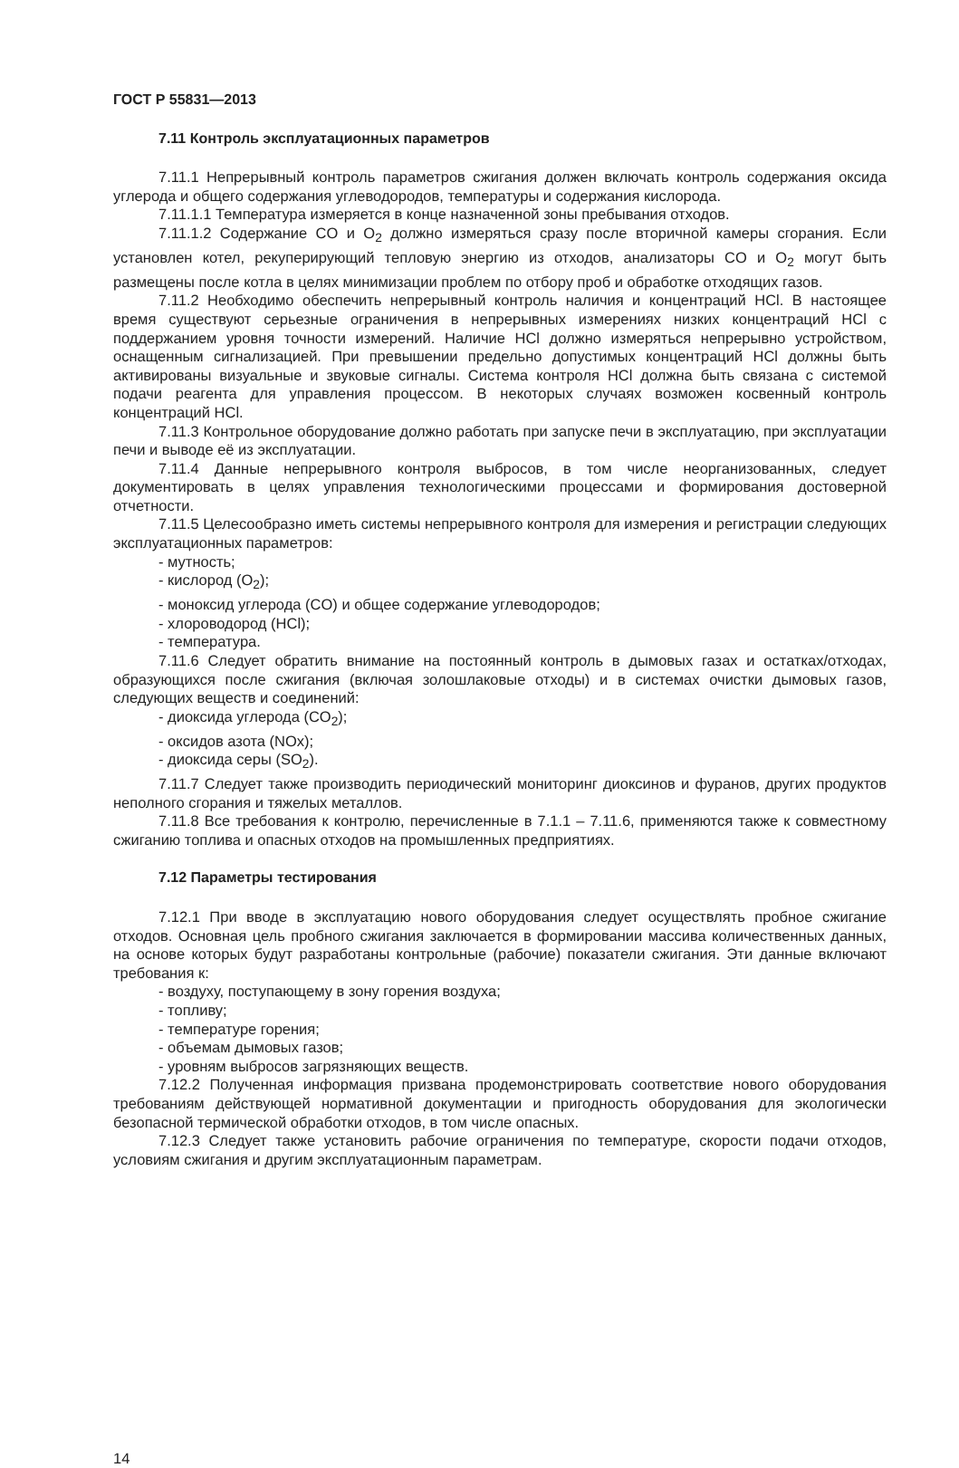ГОСТ Р 55831—2013
7.11 Контроль эксплуатационных параметров
7.11.1 Непрерывный контроль параметров сжигания должен включать контроль содержания оксида углерода и общего содержания углеводородов, температуры и содержания кислорода.
7.11.1.1 Температура измеряется в конце назначенной зоны пребывания отходов.
7.11.1.2 Содержание CO и O<sub>2</sub> должно измеряться сразу после вторичной камеры сгорания. Если установлен котел, рекуперирующий тепловую энергию из отходов, анализаторы CO и O<sub>2</sub> могут быть размещены после котла в целях минимизации проблем по отбору проб и обработке отходящих газов.
7.11.2 Необходимо обеспечить непрерывный контроль наличия и концентраций HCl. В настоящее время существуют серьезные ограничения в непрерывных измерениях низких концентраций HCl с поддержанием уровня точности измерений. Наличие HCl должно измеряться непрерывно устройством, оснащенным сигнализацией. При превышении предельно допустимых концентраций HCl должны быть активированы визуальные и звуковые сигналы. Система контроля HCl должна быть связана с системой подачи реагента для управления процессом. В некоторых случаях возможен косвенный контроль концентраций HCl.
7.11.3 Контрольное оборудование должно работать при запуске печи в эксплуатацию, при эксплуатации печи и выводе её из эксплуатации.
7.11.4 Данные непрерывного контроля выбросов, в том числе неорганизованных, следует документировать в целях управления технологическими процессами и формирования достоверной отчетности.
7.11.5 Целесообразно иметь системы непрерывного контроля для измерения и регистрации следующих эксплуатационных параметров:
- мутность;
- кислород (O<sub>2</sub>);
- моноксид углерода (CO) и общее содержание углеводородов;
- хлороводород (HCl);
- температура.
7.11.6 Следует обратить внимание на постоянный контроль в дымовых газах и остатках/отходах, образующихся после сжигания (включая золошлаковые отходы) и в системах очистки дымовых газов, следующих веществ и соединений:
- диоксида углерода (CO<sub>2</sub>);
- оксидов азота (NOx);
- диоксида серы (SO<sub>2</sub>).
7.11.7 Следует также производить периодический мониторинг диоксинов и фуранов, других продуктов неполного сгорания и тяжелых металлов.
7.11.8 Все требования к контролю, перечисленные в 7.1.1 – 7.11.6, применяются также к совместному сжиганию топлива и опасных отходов на промышленных предприятиях.
7.12 Параметры тестирования
7.12.1 При вводе в эксплуатацию нового оборудования следует осуществлять пробное сжигание отходов. Основная цель пробного сжигания заключается в формировании массива количественных данных, на основе которых будут разработаны контрольные (рабочие) показатели сжигания. Эти данные включают требования к:
- воздуху, поступающему в зону горения воздуха;
- топливу;
- температуре горения;
- объемам дымовых газов;
- уровням выбросов загрязняющих веществ.
7.12.2 Полученная информация призвана продемонстрировать соответствие нового оборудования требованиям действующей нормативной документации и пригодность оборудования для экологически безопасной термической обработки отходов, в том числе опасных.
7.12.3 Следует также установить рабочие ограничения по температуре, скорости подачи отходов, условиям сжигания и другим эксплуатационным параметрам.
14